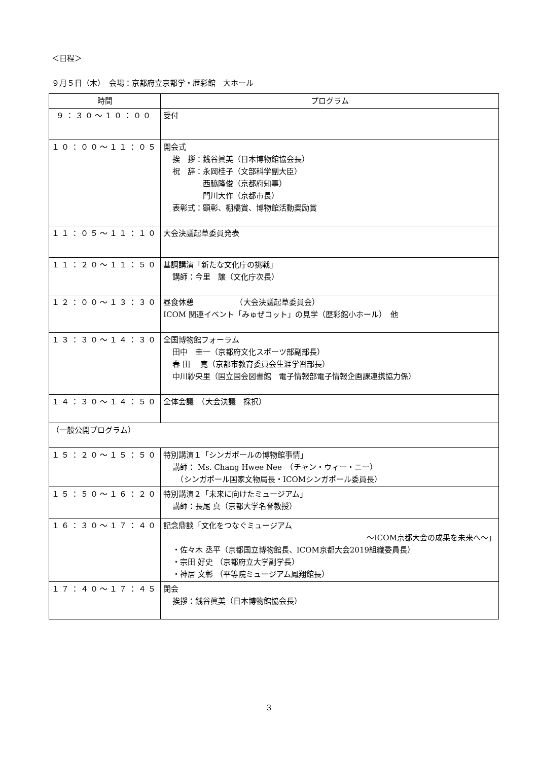＜日程＞
９月５日（木）　会場：京都府立京都学・歴彩館　大ホール
| 時間 | プログラム |
| --- | --- |
| ９：３０～１０：００ | 受付 |
| １０：００～１１：０５ | 開会式 挨 拶：銭谷眞美（日本博物館協会長） 祝 辞：永岡桂子（文部科学副大臣） 西脇隆俊（京都府知事） 門川大作（京都市長） 表彰式：顕彰、棚橋賞、博物館活動奨励賞 |
| １１：０５～１１：１０ | 大会決議起草委員発表 |
| １１：２０～１１：５０ | 基調講演「新たな文化庁の挑戦」 講師：今里 譲（文化庁次長） |
| １２：００～１３：３０ | 昼食休憩 （大会決議起草委員会） ICOM 関連イベント「みゅぜコット」の見学（歴彩館小ホール） 他 |
| １３：３０～１４：３０ | 全国博物館フォーラム 田中 圭一（京都府文化スポーツ部副部長） 春 田 寛（京都市教育委員会生涯学習部長） 中川紗央里（国立国会図書館 電子情報部電子情報企画課連携協力係） |
| １４：３０～１４：５０ | 全体会議 （大会決議 採択） |
| （一般公開プログラム） | |
| １５：２０～１５：５０ | 特別講演１「シンガポールの博物館事情」 講師： Ms. Chang Hwee Nee （チャン・ウィー・ニー） （シンガポール国家文物局長・ICOMシンガポール委員長） |
| １５：５０～１６：２０ | 特別講演２「未来に向けたミュージアム」 講師：長尾 真（京都大学名誉教授） |
| １６：３０～１７：４０ | 記念鼎談「文化をつなぐミュージアム ～ICOM京都大会の成果を未来へ～」 ・佐々木 丞平（京都国立博物館長、ICOM京都大会2019組織委員長） ・宗田 好史 （京都府立大学副学長） ・神居 文彰 （平等院ミュージアム鳳翔館長） |
| １７：４０～１７：４５ | 閉会 挨拶：銭谷眞美（日本博物館協会長） |
3